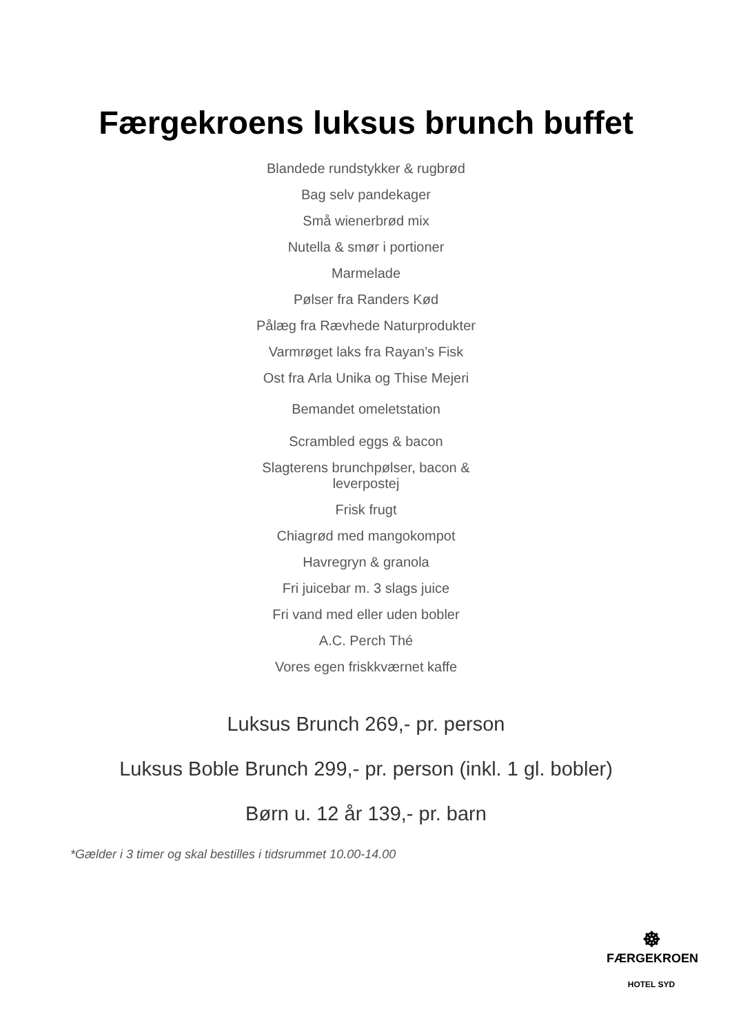Færgekroens luksus brunch buffet
Blandede rundstykker & rugbrød
Bag selv pandekager
Små wienerbrød mix
Nutella & smør i portioner
Marmelade
Pølser fra Randers Kød
Pålæg fra Rævhede Naturprodukter
Varmrøget laks fra Rayan’s Fisk
Ost fra Arla Unika og Thise Mejeri
Bemandet omeletstation
Scrambled eggs & bacon
Slagterens brunchpølser, bacon &
leverpostej
Frisk frugt
Chiagrød med mangokompot
Havregryn & granola
Fri juicebar m. 3 slags juice
Fri vand med eller uden bobler
A.C. Perch Thé
Vores egen friskkværnet kaffe
Luksus Brunch 269,- pr. person
Luksus Boble Brunch 299,- pr. person (inkl. 1 gl. bobler)
Børn u. 12 år 139,- pr. barn
*Gælder i 3 timer og skal bestilles i tidsrummet 10.00-14.00
☸
FÆRGEKROEN
HOTEL SYD